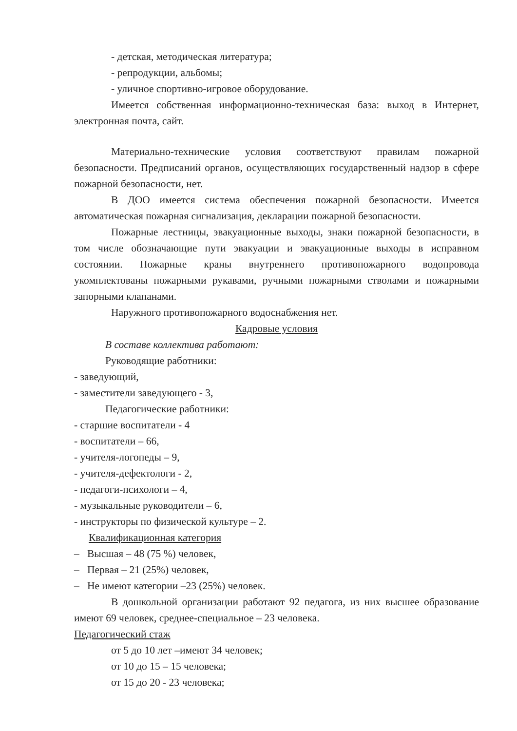- детская, методическая литература;
- репродукции, альбомы;
- уличное спортивно-игровое оборудование.
Имеется собственная информационно-техническая база: выход в Интернет, электронная почта, сайт.
Материально-технические условия соответствуют правилам пожарной безопасности. Предписаний органов, осуществляющих государственный надзор в сфере пожарной безопасности, нет.
В ДОО имеется система обеспечения пожарной безопасности. Имеется автоматическая пожарная сигнализация, декларации пожарной безопасности.
Пожарные лестницы, эвакуационные выходы, знаки пожарной безопасности, в том числе обозначающие пути эвакуации и эвакуационные выходы в исправном состоянии. Пожарные краны внутреннего противопожарного водопровода укомплектованы пожарными рукавами, ручными пожарными стволами и пожарными запорными клапанами.
Наружного противопожарного водоснабжения нет.
Кадровые условия
В составе коллектива работают:
Руководящие работники:
- заведующий,
- заместители заведующего - 3,
Педагогические работники:
- старшие воспитатели - 4
- воспитатели – 66,
- учителя-логопеды – 9,
- учителя-дефектологи - 2,
- педагоги-психологи – 4,
- музыкальные руководители – 6,
- инструкторы по физической культуре – 2.
Квалификационная категория
– Высшая – 48 (75 %) человек,
– Первая – 21 (25%) человек,
– Не имеют категории –23 (25%) человек.
В дошкольной организации работают 92 педагога, из них высшее образование имеют 69 человек, среднее-специальное – 23 человека.
Педагогический стаж
от 5 до 10 лет –имеют 34 человек;
от 10 до 15 – 15 человека;
от 15 до 20 - 23 человека;